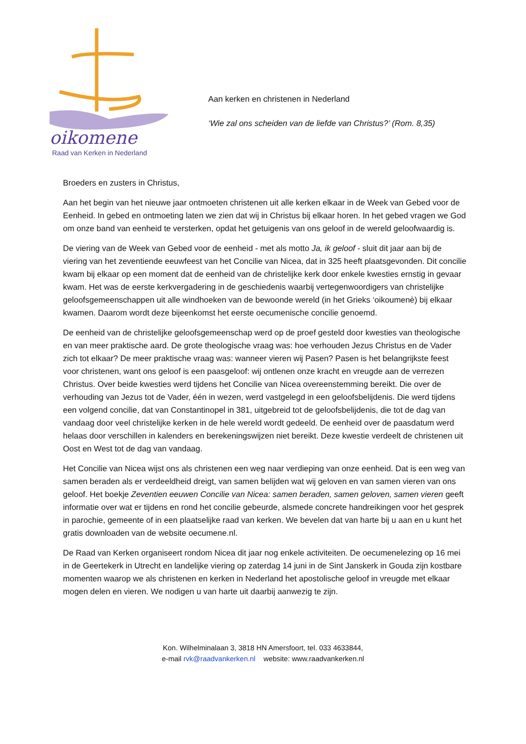oikomene
Raad van Kerken in Nederland
Aan kerken en christenen in Nederland
‘Wie zal ons scheiden van de liefde van Christus?’ (Rom. 8,35)
Broeders en zusters in Christus,
Aan het begin van het nieuwe jaar ontmoeten christenen uit alle kerken elkaar in de Week van Gebed voor de Eenheid. In gebed en ontmoeting laten we zien dat wij in Christus bij elkaar horen. In het gebed vragen we God om onze band van eenheid te versterken, opdat het getuigenis van ons geloof in de wereld geloofwaardig is.
De viering van de Week van Gebed voor de eenheid - met als motto Ja, ik geloof - sluit dit jaar aan bij de viering van het zeventiende eeuwfeest van het Concilie van Nicea, dat in 325 heeft plaatsgevonden. Dit concilie kwam bij elkaar op een moment dat de eenheid van de christelijke kerk door enkele kwesties ernstig in gevaar kwam. Het was de eerste kerkvergadering in de geschiedenis waarbij vertegenwoordigers van christelijke geloofsgemeenschappen uit alle windhoeken van de bewoonde wereld (in het Grieks ‘oikoumenè) bij elkaar kwamen. Daarom wordt deze bijeenkomst het eerste oecumenische concilie genoemd.
De eenheid van de christelijke geloofsgemeenschap werd op de proef gesteld door kwesties van theologische en van meer praktische aard. De grote theologische vraag was: hoe verhouden Jezus Christus en de Vader zich tot elkaar? De meer praktische vraag was: wanneer vieren wij Pasen? Pasen is het belangrijkste feest voor christenen, want ons geloof is een paasgeloof: wij ontlenen onze kracht en vreugde aan de verrezen Christus. Over beide kwesties werd tijdens het Concilie van Nicea overeenstemming bereikt. Die over de verhouding van Jezus tot de Vader, één in wezen, werd vastgelegd in een geloofsbelijdenis. Die werd tijdens een volgend concilie, dat van Constantinopel in 381, uitgebreid tot de geloofsbelijdenis, die tot de dag van vandaag door veel christelijke kerken in de hele wereld wordt gedeeld. De eenheid over de paasdatum werd helaas door verschillen in kalenders en berekeningswijzen niet bereikt. Deze kwestie verdeelt de christenen uit Oost en West tot de dag van vandaag.
Het Concilie van Nicea wijst ons als christenen een weg naar verdieping van onze eenheid. Dat is een weg van samen beraden als er verdeeldheid dreigt, van samen belijden wat wij geloven en van samen vieren van ons geloof. Het boekje Zeventien eeuwen Concilie van Nicea: samen beraden, samen geloven, samen vieren geeft informatie over wat er tijdens en rond het concilie gebeurde, alsmede concrete handreikingen voor het gesprek in parochie, gemeente of in een plaatselijke raad van kerken. We bevelen dat van harte bij u aan en u kunt het gratis downloaden van de website oecumene.nl.
De Raad van Kerken organiseert rondom Nicea dit jaar nog enkele activiteiten. De oecumenelezing op 16 mei in de Geertekerk in Utrecht en landelijke viering op zaterdag 14 juni in de Sint Janskerk in Gouda zijn kostbare momenten waarop we als christenen en kerken in Nederland het apostolische geloof in vreugde met elkaar mogen delen en vieren. We nodigen u van harte uit daarbij aanwezig te zijn.
Kon. Wilhelminalaan 3, 3818 HN Amersfoort, tel. 033 4633844,
e-mail rvk@raadvankerken.nl website: www.raadvankerken.nl